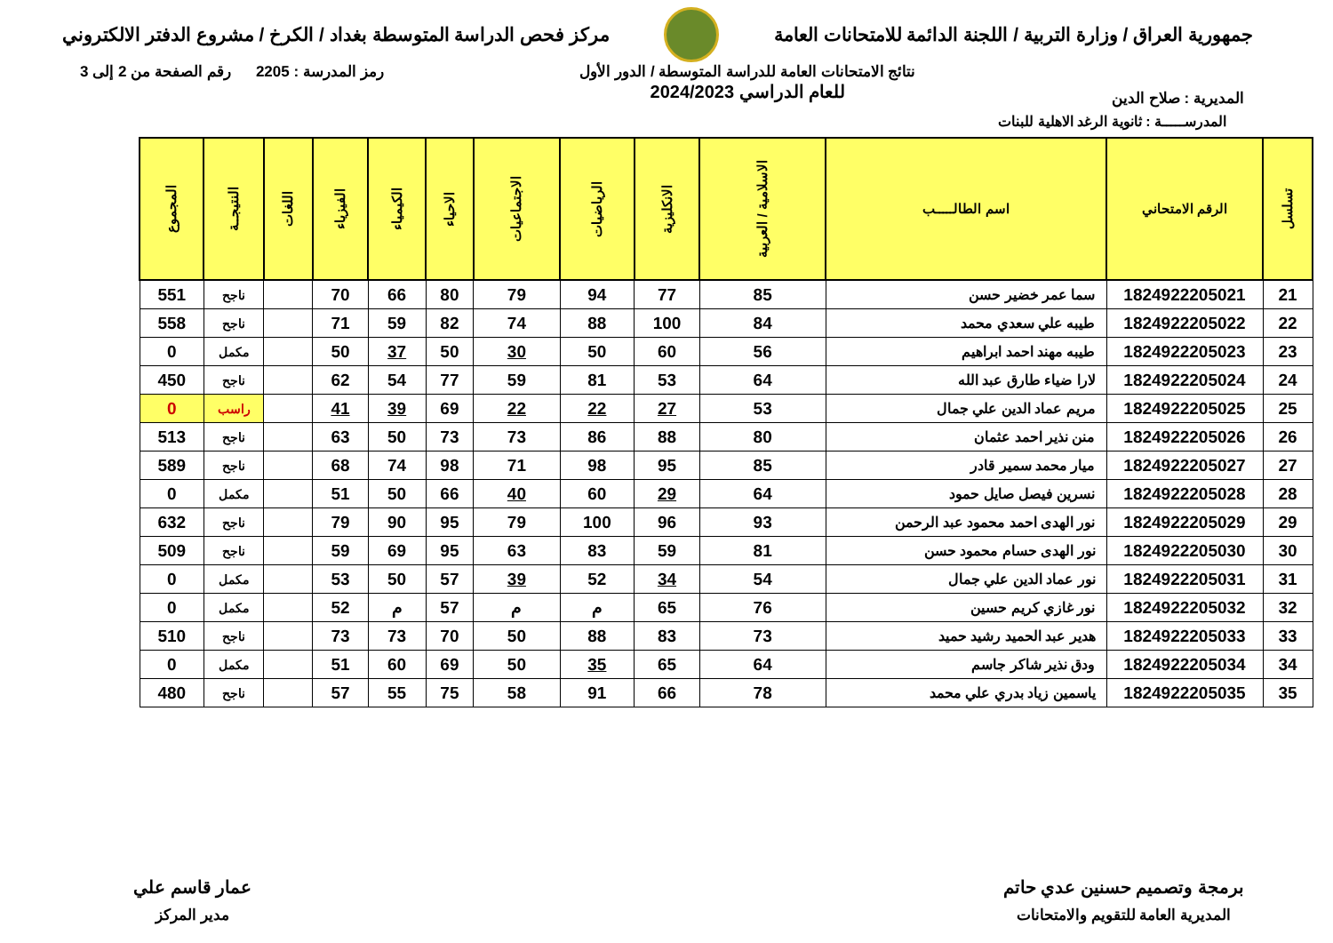جمهورية العراق / وزارة التربية / اللجنة الدائمة للامتحانات العامة
مركز فحص الدراسة المتوسطة بغداد / الكرخ / مشروع الدفتر الالكتروني
المديرية : صلاح الدين
نتائج الامتحانات العامة للدراسة المتوسطة / الدور الأول
للعام الدراسي 2024/2023
رمز المدرسة : 2205 رقم الصفحة من 2 إلى 3
المدرســـــة : ثانوية الرغد الاهلية للبنات
| تسلسل | الرقم الامتحاني | اسم الطالـــــب | الاسلامية / العربية | الانكليزية | الرياضيات | الاجتماعيات | الاحياء | الكيمياء | الفيزياء | اللغات | النتيجــة | المجموع |
| --- | --- | --- | --- | --- | --- | --- | --- | --- | --- | --- | --- | --- |
| 21 | 1824922205021 | سما عمر خضير حسن | 85 | 77 | 94 | 79 | 80 | 66 | 70 | | ناجح | 551 |
| 22 | 1824922205022 | طيبه علي سعدي محمد | 84 | 100 | 88 | 74 | 82 | 59 | 71 | | ناجح | 558 |
| 23 | 1824922205023 | طيبه مهند احمد ابراهيم | 56 | 60 | 50 | 30 | 50 | 37 | 50 | | مكمل | 0 |
| 24 | 1824922205024 | لارا ضياء طارق عبد الله | 64 | 53 | 81 | 59 | 77 | 54 | 62 | | ناجح | 450 |
| 25 | 1824922205025 | مريم عماد الدين علي جمال | 53 | 27 | 22 | 22 | 69 | 39 | 41 | | راسب | 0 |
| 26 | 1824922205026 | منن نذير احمد عثمان | 80 | 88 | 86 | 73 | 73 | 50 | 63 | | ناجح | 513 |
| 27 | 1824922205027 | ميار محمد سمير قادر | 85 | 95 | 98 | 71 | 98 | 74 | 68 | | ناجح | 589 |
| 28 | 1824922205028 | نسرين فيصل صايل حمود | 64 | 29 | 60 | 40 | 66 | 50 | 51 | | مكمل | 0 |
| 29 | 1824922205029 | نور الهدى احمد محمود عبد الرحمن | 93 | 96 | 100 | 79 | 95 | 90 | 79 | | ناجح | 632 |
| 30 | 1824922205030 | نور الهدى حسام محمود حسن | 81 | 59 | 83 | 63 | 95 | 69 | 59 | | ناجح | 509 |
| 31 | 1824922205031 | نور عماد الدين علي جمال | 54 | 34 | 52 | 39 | 57 | 50 | 53 | | مكمل | 0 |
| 32 | 1824922205032 | نور غازي كريم حسين | 76 | 65 | م | م | 57 | م | 52 | | مكمل | 0 |
| 33 | 1824922205033 | هدير عبد الحميد رشيد حميد | 73 | 83 | 88 | 50 | 70 | 73 | 73 | | ناجح | 510 |
| 34 | 1824922205034 | ودق نذير شاكر جاسم | 64 | 65 | 35 | 50 | 69 | 60 | 51 | | مكمل | 0 |
| 35 | 1824922205035 | ياسمين زياد بدري علي محمد | 78 | 66 | 91 | 58 | 75 | 55 | 57 | | ناجح | 480 |
برمجة وتصميم حسنين عدي حاتم
المديرية العامة للتقويم والامتحانات
عمار قاسم علي
مدير المركز